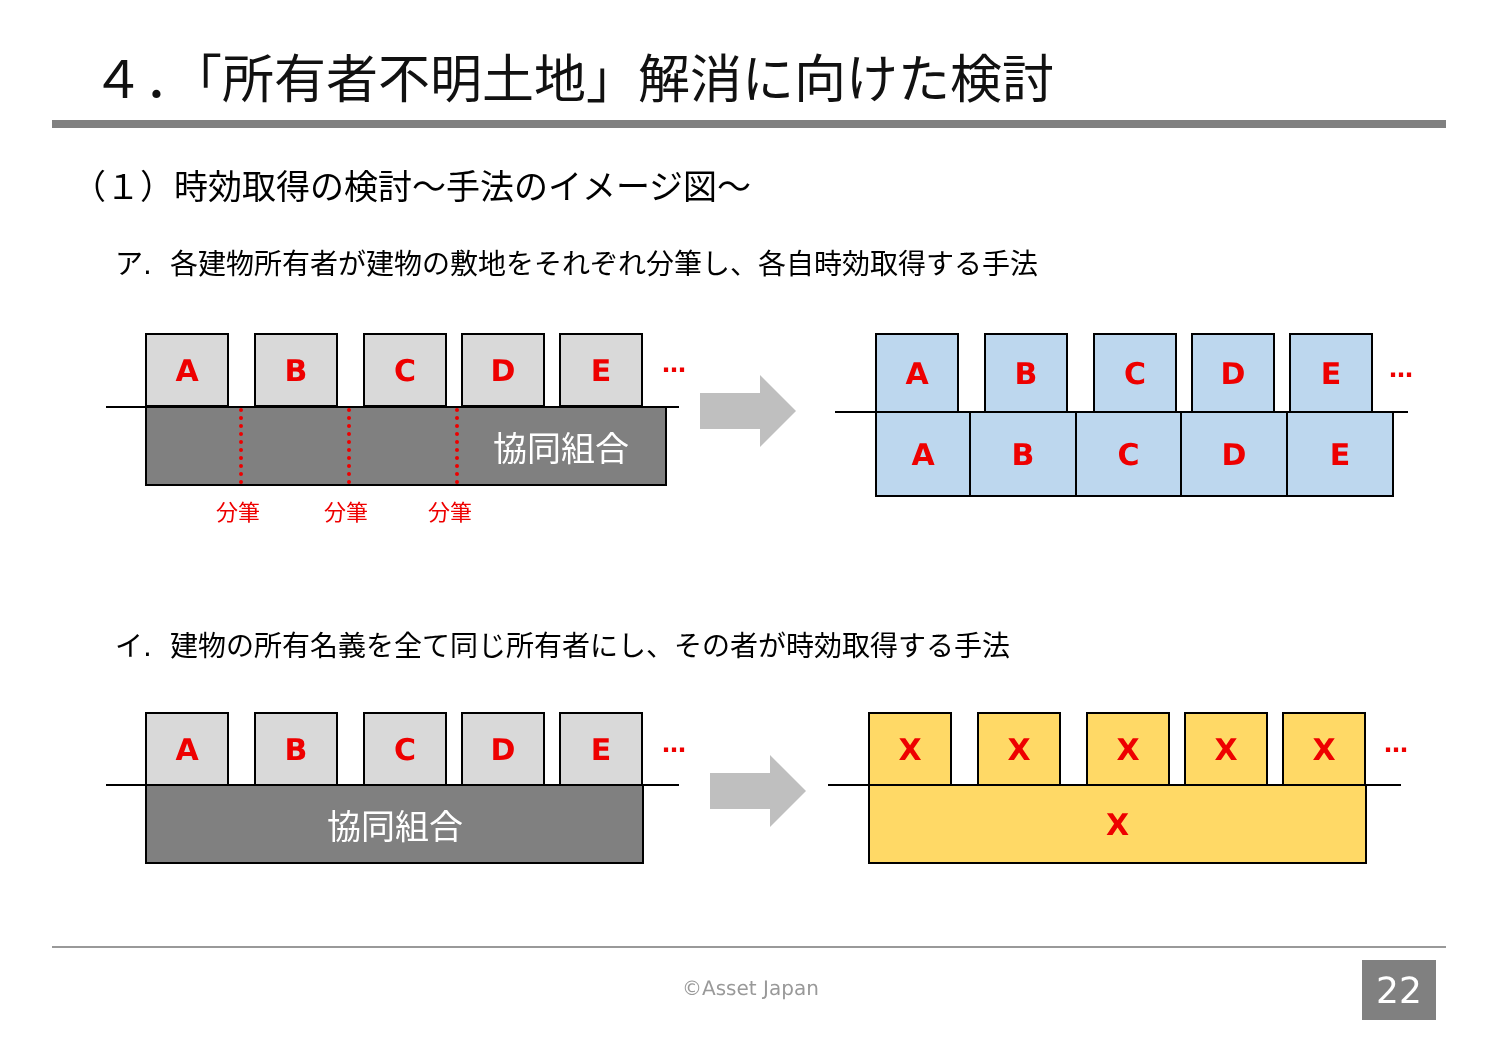４．「所有者不明土地」解消に向けた検討
（１）時効取得の検討～手法のイメージ図～
ア. 各建物所有者が建物の敷地をそれぞれ分筆し、各自時効取得する手法
A B C D E …
協同組合
分筆 分筆 分筆
A B C D E
…
A B C D E
イ. 建物の所有名義を全て同じ所有者にし、その者が時効取得する手法
A B C D E …
協同組合
X X X X X …
X
©Asset Japan 22